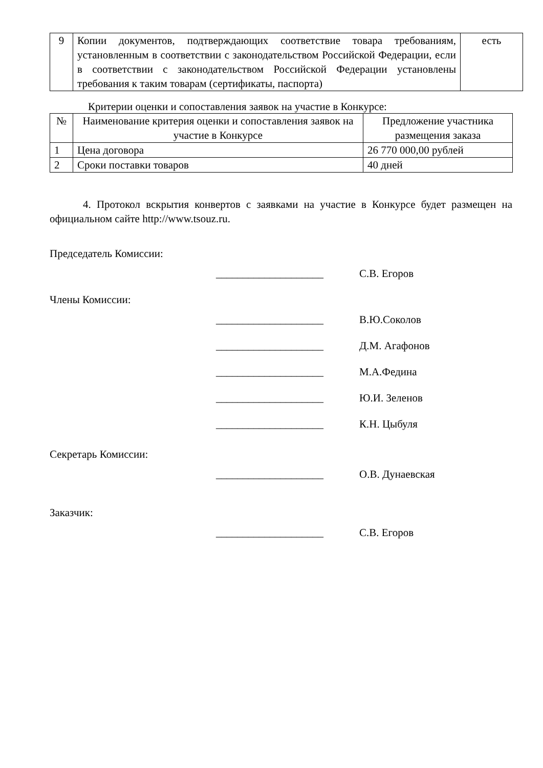| 9 | Копии документов, подтверждающих соответствие товара требованиям, установленным в соответствии с законодательством Российской Федерации, если в соответствии с законодательством Российской Федерации установлены требования к таким товарам (сертификаты, паспорта) | есть |
Критерии оценки и сопоставления заявок на участие в Конкурсе:
| № | Наименование критерия оценки и сопоставления заявок на участие в Конкурсе | Предложение участника размещения заказа |
| --- | --- | --- |
| 1 | Цена договора | 26 770 000,00 рублей |
| 2 | Сроки поставки товаров | 40 дней |
4. Протокол вскрытия конвертов с заявками на участие в Конкурсе будет размещен на официальном сайте http://www.tsouz.ru.
Председатель Комиссии:
____________________ С.В. Егоров
Члены Комиссии:
____________________ В.Ю.Соколов
____________________ Д.М. Агафонов
____________________ М.А.Федина
____________________ Ю.И. Зеленов
____________________ К.Н. Цыбуля
Секретарь Комиссии:
____________________ О.В. Дунаевская
Заказчик:
____________________ С.В. Егоров